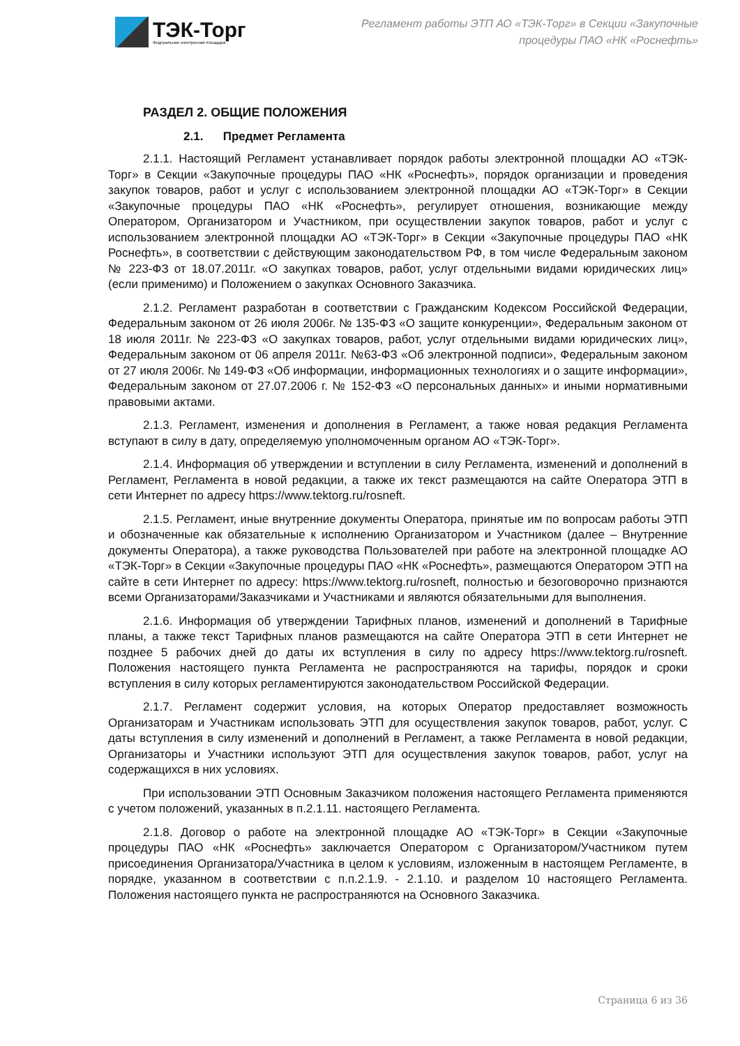ТЭК-Торг
Федеральная электронная площадка
Регламент работы ЭТП АО «ТЭК-Торг» в Секции «Закупочные
процедуры ПАО «НК «Роснефть»
РАЗДЕЛ 2. ОБЩИЕ ПОЛОЖЕНИЯ
2.1. Предмет Регламента
2.1.1. Настоящий Регламент устанавливает порядок работы электронной площадки АО «ТЭК-Торг» в Секции «Закупочные процедуры ПАО «НК «Роснефть», порядок организации и проведения закупок товаров, работ и услуг с использованием электронной площадки АО «ТЭК-Торг» в Секции «Закупочные процедуры ПАО «НК «Роснефть», регулирует отношения, возникающие между Оператором, Организатором и Участником, при осуществлении закупок товаров, работ и услуг с использованием электронной площадки АО «ТЭК-Торг» в Секции «Закупочные процедуры ПАО «НК Роснефть», в соответствии с действующим законодательством РФ, в том числе Федеральным законом № 223-ФЗ от 18.07.2011г. «О закупках товаров, работ, услуг отдельными видами юридических лиц» (если применимо) и Положением о закупках Основного Заказчика.
2.1.2. Регламент разработан в соответствии с Гражданским Кодексом Российской Федерации, Федеральным законом от 26 июля 2006г. № 135-ФЗ «О защите конкуренции», Федеральным законом от 18 июля 2011г. № 223-ФЗ «О закупках товаров, работ, услуг отдельными видами юридических лиц», Федеральным законом от 06 апреля 2011г. №63-ФЗ «Об электронной подписи», Федеральным законом от 27 июля 2006г. № 149-ФЗ «Об информации, информационных технологиях и о защите информации», Федеральным законом от 27.07.2006 г. № 152-ФЗ «О персональных данных» и иными нормативными правовыми актами.
2.1.3. Регламент, изменения и дополнения в Регламент, а также новая редакция Регламента вступают в силу в дату, определяемую уполномоченным органом АО «ТЭК-Торг».
2.1.4. Информация об утверждении и вступлении в силу Регламента, изменений и дополнений в Регламент, Регламента в новой редакции, а также их текст размещаются на сайте Оператора ЭТП в сети Интернет по адресу https://www.tektorg.ru/rosneft.
2.1.5. Регламент, иные внутренние документы Оператора, принятые им по вопросам работы ЭТП и обозначенные как обязательные к исполнению Организатором и Участником (далее – Внутренние документы Оператора), а также руководства Пользователей при работе на электронной площадке АО «ТЭК-Торг» в Секции «Закупочные процедуры ПАО «НК «Роснефть», размещаются Оператором ЭТП на сайте в сети Интернет по адресу: https://www.tektorg.ru/rosneft, полностью и безоговорочно признаются всеми Организаторами/Заказчиками и Участниками и являются обязательными для выполнения.
2.1.6. Информация об утверждении Тарифных планов, изменений и дополнений в Тарифные планы, а также текст Тарифных планов размещаются на сайте Оператора ЭТП в сети Интернет не позднее 5 рабочих дней до даты их вступления в силу по адресу https://www.tektorg.ru/rosneft. Положения настоящего пункта Регламента не распространяются на тарифы, порядок и сроки вступления в силу которых регламентируются законодательством Российской Федерации.
2.1.7. Регламент содержит условия, на которых Оператор предоставляет возможность Организаторам и Участникам использовать ЭТП для осуществления закупок товаров, работ, услуг. С даты вступления в силу изменений и дополнений в Регламент, а также Регламента в новой редакции, Организаторы и Участники используют ЭТП для осуществления закупок товаров, работ, услуг на содержащихся в них условиях.
При использовании ЭТП Основным Заказчиком положения настоящего Регламента применяются с учетом положений, указанных в п.2.1.11. настоящего Регламента.
2.1.8. Договор о работе на электронной площадке АО «ТЭК-Торг» в Секции «Закупочные процедуры ПАО «НК «Роснефть» заключается Оператором с Организатором/Участником путем присоединения Организатора/Участника в целом к условиям, изложенным в настоящем Регламенте, в порядке, указанном в соответствии с п.п.2.1.9. - 2.1.10. и разделом 10 настоящего Регламента. Положения настоящего пункта не распространяются на Основного Заказчика.
Страница 6 из 36